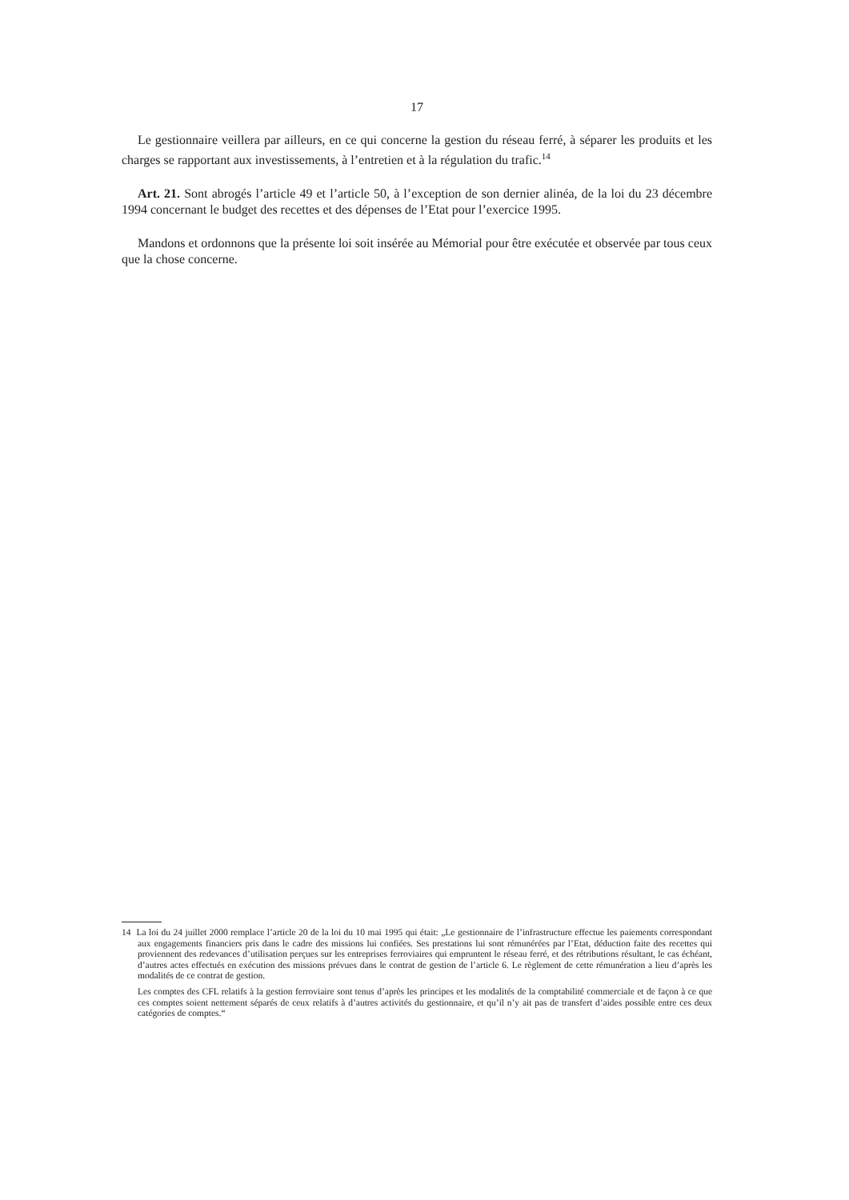17
Le gestionnaire veillera par ailleurs, en ce qui concerne la gestion du réseau ferré, à séparer les produits et les charges se rapportant aux investissements, à l’entretien et à la régulation du trafic.<sup>14</sup>
Art. 21. Sont abrogés l’article 49 et l’article 50, à l’exception de son dernier alinéa, de la loi du 23 décembre 1994 concernant le budget des recettes et des dépenses de l’Etat pour l’exercice 1995.
Mandons et ordonnons que la présente loi soit insérée au Mémorial pour être exécutée et observée par tous ceux que la chose concerne.
14 La loi du 24 juillet 2000 remplace l’article 20 de la loi du 10 mai 1995 qui était: „Le gestionnaire de l’infrastructure effectue les paiements correspondant aux engagements financiers pris dans le cadre des missions lui confiées. Ses prestations lui sont rémunérées par l’Etat, déduction faite des recettes qui proviennent des redevances d’utilisation perçues sur les entreprises ferroviaires qui empruntent le réseau ferré, et des rétributions résultant, le cas échéant, d’autres actes effectués en exécution des missions prévues dans le contrat de gestion de l’article 6. Le règlement de cette rémunération a lieu d’après les modalités de ce contrat de gestion.
Les comptes des CFL relatifs à la gestion ferroviaire sont tenus d’après les principes et les modalités de la comptabilité commerciale et de façon à ce que ces comptes soient nettement séparés de ceux relatifs à d’autres activités du gestionnaire, et qu’il n’y ait pas de transfert d’aides possible entre ces deux catégories de comptes.“